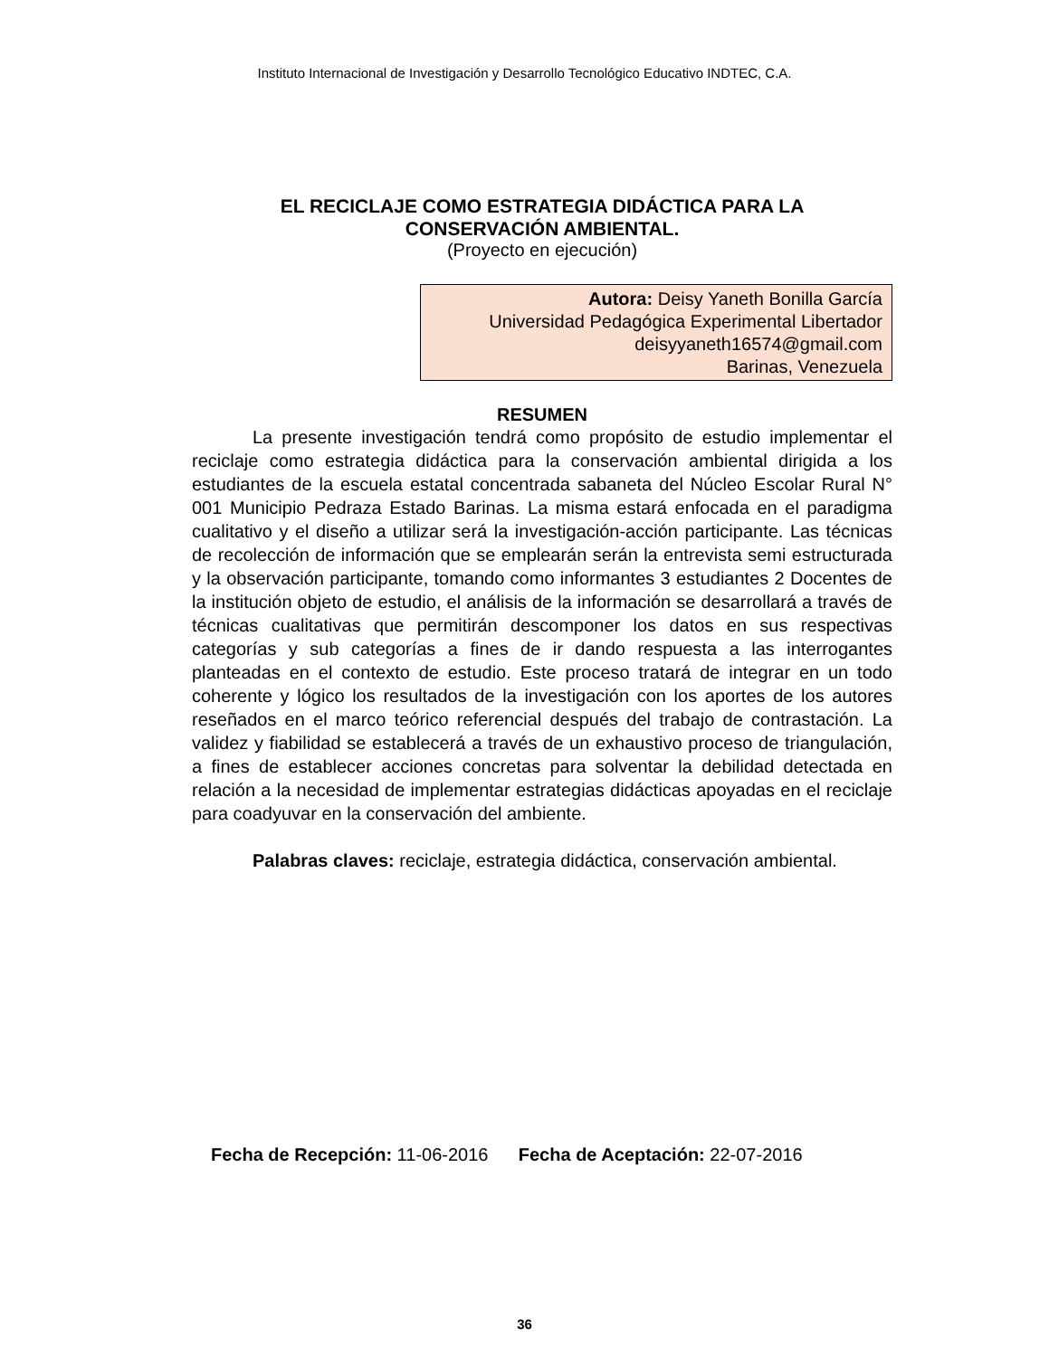Instituto Internacional de Investigación y Desarrollo Tecnológico Educativo INDTEC, C.A.
EL RECICLAJE COMO ESTRATEGIA DIDÁCTICA PARA LA
CONSERVACIÓN AMBIENTAL.
(Proyecto en ejecución)
Autora: Deisy Yaneth Bonilla García
Universidad Pedagógica Experimental Libertador
deisyyaneth16574@gmail.com
Barinas, Venezuela
RESUMEN
La presente investigación tendrá como propósito de estudio implementar el reciclaje como estrategia didáctica para la conservación ambiental dirigida a los estudiantes de la escuela estatal concentrada sabaneta del Núcleo Escolar Rural N° 001 Municipio Pedraza Estado Barinas. La misma estará enfocada en el paradigma cualitativo y el diseño a utilizar será la investigación-acción participante. Las técnicas de recolección de información que se emplearán serán la entrevista semi estructurada y la observación participante, tomando como informantes 3 estudiantes 2 Docentes de la institución objeto de estudio, el análisis de la información se desarrollará a través de técnicas cualitativas que permitirán descomponer los datos en sus respectivas categorías y sub categorías a fines de ir dando respuesta a las interrogantes planteadas en el contexto de estudio. Este proceso tratará de integrar en un todo coherente y lógico los resultados de la investigación con los aportes de los autores reseñados en el marco teórico referencial después del trabajo de contrastación. La validez y fiabilidad se establecerá a través de un exhaustivo proceso de triangulación, a fines de establecer acciones concretas para solventar la debilidad detectada en relación a la necesidad de implementar estrategias didácticas apoyadas en el reciclaje para coadyuvar en la conservación del ambiente.
Palabras claves: reciclaje, estrategia didáctica, conservación ambiental.
Fecha de Recepción: 11-06-2016 Fecha de Aceptación: 22-07-2016
36